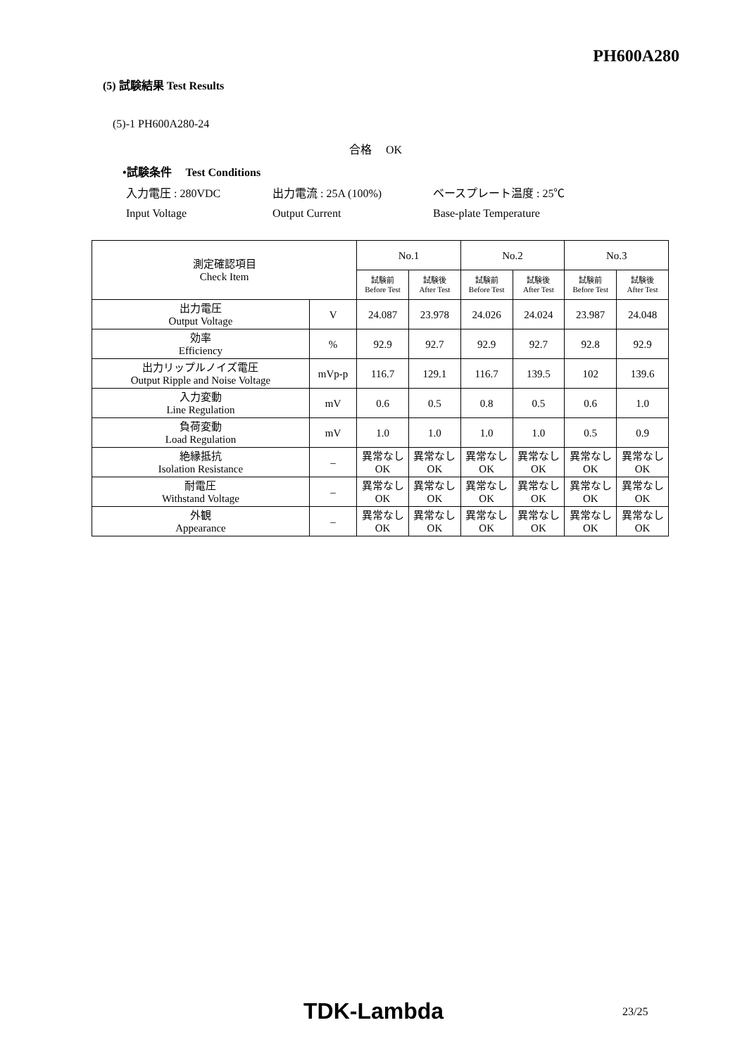PH600A280
(5) 試験結果 Test Results
(5)-1 PH600A280-24
合格 　OK
•試験条件 　Test Conditions
入力電圧 : 280VDC
Input Voltage
出力電流 : 25A (100%)
Output Current
ベースプレート温度 : 25℃
Base-plate Temperature
| 測定確認項目 Check Item | | No.1 | | No.2 | | No.3 | |
| | | 試験前 Before Test | 試験後 After Test | 試験前 Before Test | 試験後 After Test | 試験前 Before Test | 試験後 After Test |
| 出力電圧 Output Voltage | V | 24.087 | 23.978 | 24.026 | 24.024 | 23.987 | 24.048 |
| 効率 Efficiency | % | 92.9 | 92.7 | 92.9 | 92.7 | 92.8 | 92.9 |
| 出力リップルノイズ電圧 Output Ripple and Noise Voltage | mVp-p | 116.7 | 129.1 | 116.7 | 139.5 | 102 | 139.6 |
| 入力変動 Line Regulation | mV | 0.6 | 0.5 | 0.8 | 0.5 | 0.6 | 1.0 |
| 負荷変動 Load Regulation | mV | 1.0 | 1.0 | 1.0 | 1.0 | 0.5 | 0.9 |
| 絶縁抵抗 Isolation Resistance | – | 異常なし OK | 異常なし OK | 異常なし OK | 異常なし OK | 異常なし OK | 異常なし OK |
| 耐電圧 Withstand Voltage | – | 異常なし OK | 異常なし OK | 異常なし OK | 異常なし OK | 異常なし OK | 異常なし OK |
| 外観 Appearance | – | 異常なし OK | 異常なし OK | 異常なし OK | 異常なし OK | 異常なし OK | 異常なし OK |
TDK-Lambda 23/25